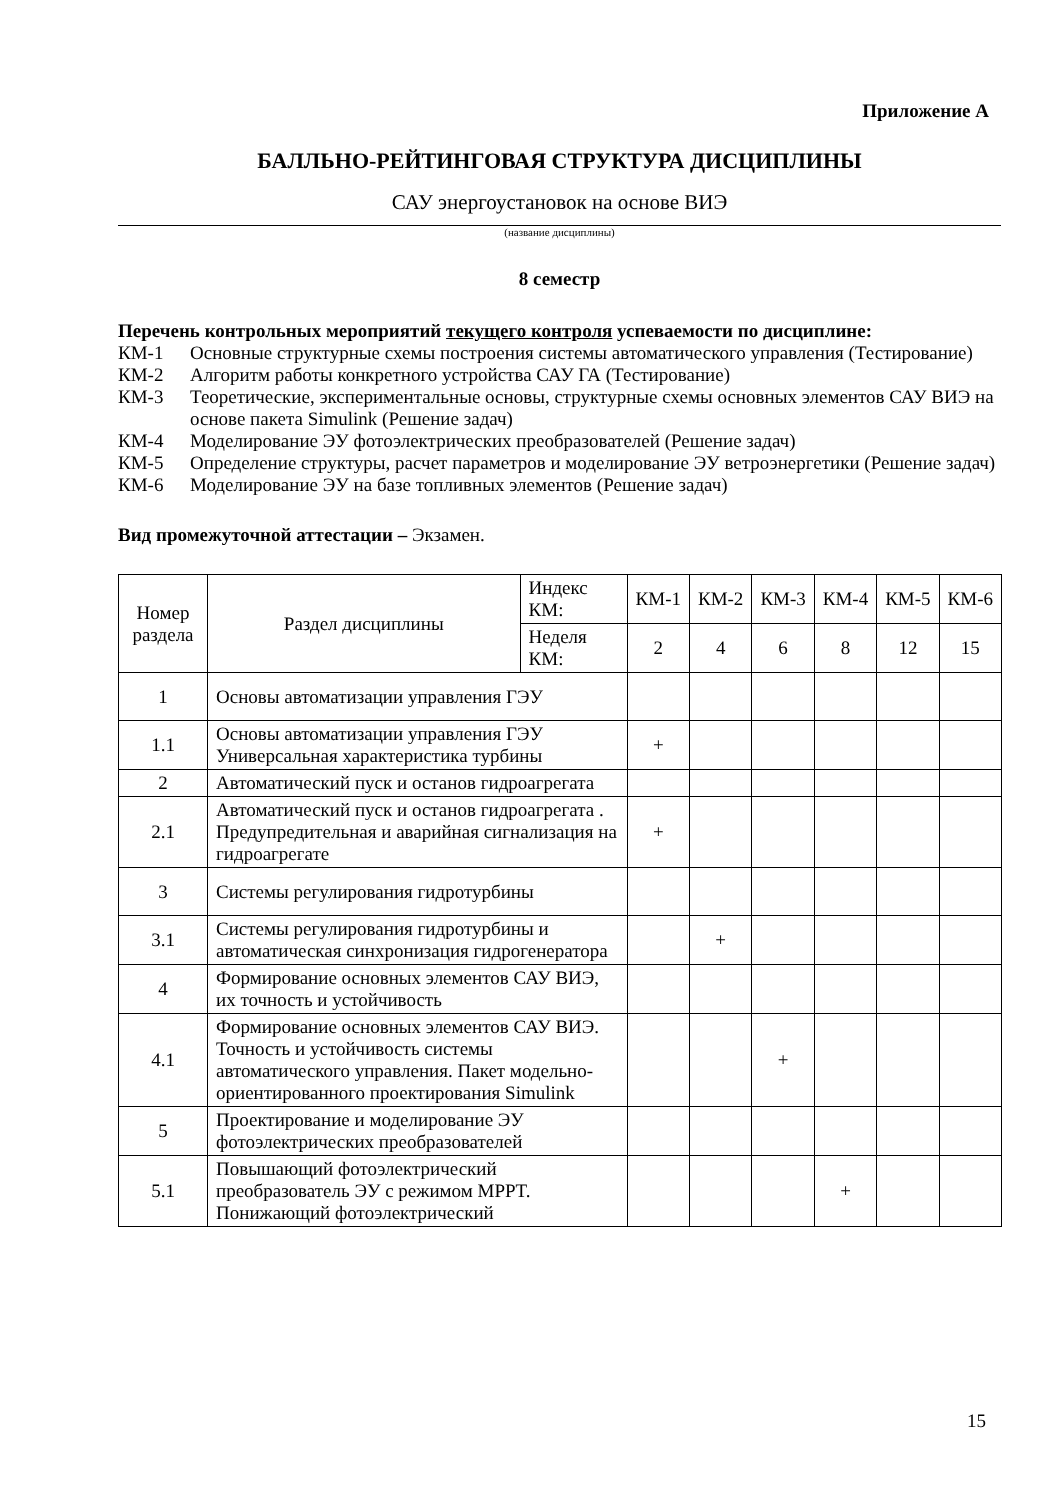Приложение А
БАЛЛЬНО-РЕЙТИНГОВАЯ СТРУКТУРА ДИСЦИПЛИНЫ
САУ энергоустановок на основе ВИЭ
(название дисциплины)
8 семестр
Перечень контрольных мероприятий текущего контроля успеваемости по дисциплине:
КМ-1 Основные структурные схемы построения системы автоматического управления (Тестирование)
КМ-2 Алгоритм работы конкретного устройства САУ ГА (Тестирование)
КМ-3 Теоретические, экспериментальные основы, структурные схемы основных элементов САУ ВИЭ на основе пакета Simulink (Решение задач)
КМ-4 Моделирование ЭУ фотоэлектрических преобразователей (Решение задач)
КМ-5 Определение структуры, расчет параметров и моделирование ЭУ ветроэнергетики (Решение задач)
КМ-6 Моделирование ЭУ на базе топливных элементов (Решение задач)
Вид промежуточной аттестации – Экзамен.
| Номер раздела | Раздел дисциплины | Индекс КМ: | КМ-1 | КМ-2 | КМ-3 | КМ-4 | КМ-5 | КМ-6 |
| --- | --- | --- | --- | --- | --- | --- | --- | --- |
| | | Неделя КМ: | 2 | 4 | 6 | 8 | 12 | 15 |
| 1 | Основы автоматизации управления ГЭУ | | | | | | | |
| 1.1 | Основы автоматизации управления ГЭУ Универсальная характеристика турбины | | + | | | | | |
| 2 | Автоматический пуск и останов гидроагрегата | | | | | | | |
| 2.1 | Автоматический пуск и останов гидроагрегата . Предупредительная и аварийная сигнализация на гидроагрегате | | + | | | | | |
| 3 | Системы регулирования гидротурбины | | | | | | | |
| 3.1 | Системы регулирования гидротурбины и автоматическая синхронизация гидрогенератора | | | + | | | | |
| 4 | Формирование основных элементов САУ ВИЭ, их точность и устойчивость | | | | | | | |
| 4.1 | Формирование основных элементов САУ ВИЭ. Точность и устойчивость системы автоматического управления. Пакет модельно-ориентированного проектирования Simulink | | | | + | | | |
| 5 | Проектирование и моделирование ЭУ фотоэлектрических преобразователей | | | | | | | |
| 5.1 | Повышающий фотоэлектрический преобразователь ЭУ с режимом MPPT. Понижающий фотоэлектрический | | | | | + | | |
15